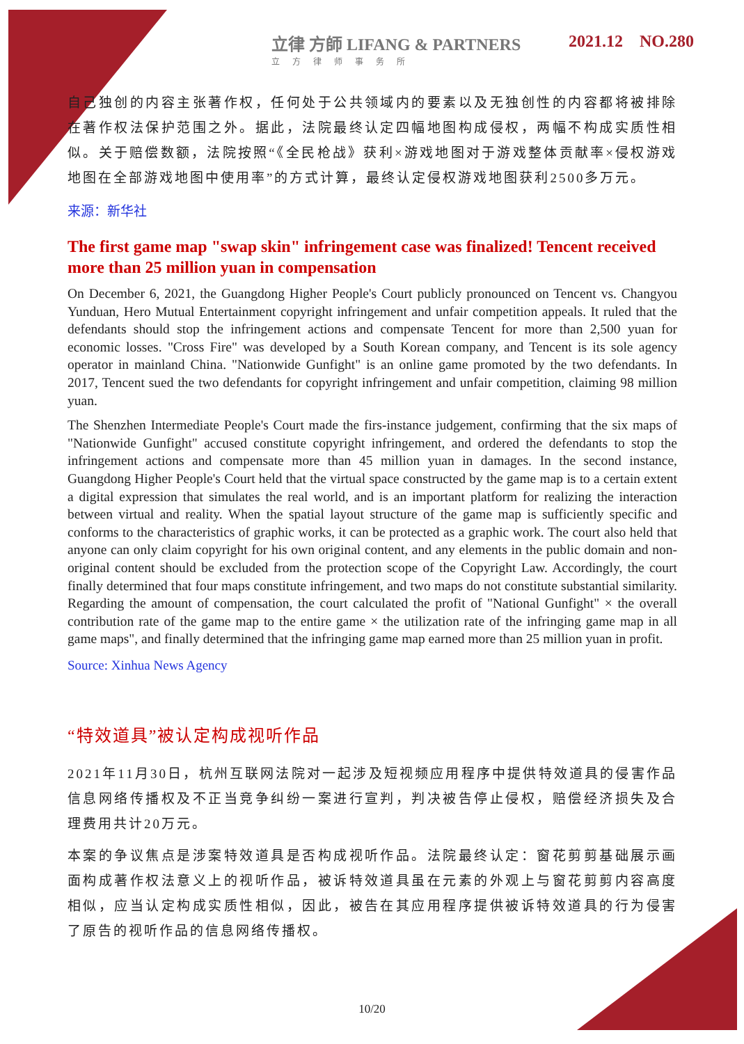立律 方師 LIFANG & PARTNERS
立方律师事务所
2021.12 NO.280
自己独创的内容主张著作权，任何处于公共领域内的要素以及无独创性的内容都将被排除在著作权法保护范围之外。据此，法院最终认定四幅地图构成侵权，两幅不构成实质性相似。关于赔偿数额，法院按照“《全民枪战》获利×游戏地图对于游戏整体贡献率×侵权游戏地图在全部游戏地图中使用率”的方式计算，最终认定侵权游戏地图获利2500多万元。
来源：新华社
The first game map "swap skin" infringement case was finalized! Tencent received more than 25 million yuan in compensation
On December 6, 2021, the Guangdong Higher People's Court publicly pronounced on Tencent vs. Changyou Yunduan, Hero Mutual Entertainment copyright infringement and unfair competition appeals. It ruled that the defendants should stop the infringement actions and compensate Tencent for more than 2,500 yuan for economic losses. "Cross Fire" was developed by a South Korean company, and Tencent is its sole agency operator in mainland China. "Nationwide Gunfight" is an online game promoted by the two defendants. In 2017, Tencent sued the two defendants for copyright infringement and unfair competition, claiming 98 million yuan.
The Shenzhen Intermediate People's Court made the firs-instance judgement, confirming that the six maps of "Nationwide Gunfight" accused constitute copyright infringement, and ordered the defendants to stop the infringement actions and compensate more than 45 million yuan in damages. In the second instance, Guangdong Higher People's Court held that the virtual space constructed by the game map is to a certain extent a digital expression that simulates the real world, and is an important platform for realizing the interaction between virtual and reality. When the spatial layout structure of the game map is sufficiently specific and conforms to the characteristics of graphic works, it can be protected as a graphic work. The court also held that anyone can only claim copyright for his own original content, and any elements in the public domain and non-original content should be excluded from the protection scope of the Copyright Law. Accordingly, the court finally determined that four maps constitute infringement, and two maps do not constitute substantial similarity. Regarding the amount of compensation, the court calculated the profit of "National Gunfight" × the overall contribution rate of the game map to the entire game × the utilization rate of the infringing game map in all game maps", and finally determined that the infringing game map earned more than 25 million yuan in profit.
Source: Xinhua News Agency
“特效道具”被认定构成视听作品
2021年11月30日，杭州互联网法院对一起涉及短视频应用程序中提供特效道具的侵害作品信息网络传播权及不正当竞争纠纷一案进行宣判，判决被告停止侵权，赔偿经济损失及合理费用共计20万元。
本案的争议焦点是涉案特效道具是否构成视听作品。法院最终认定：窗花剪剪基础展示画面构成著作权法意义上的视听作品，被诉特效道具虽在元素的外观上与窗花剪剪内容高度相似，应当认定构成实质性相似，因此，被告在其应用程序提供被诉特效道具的行为侵害了原告的视听作品的信息网络传播权。
10/20